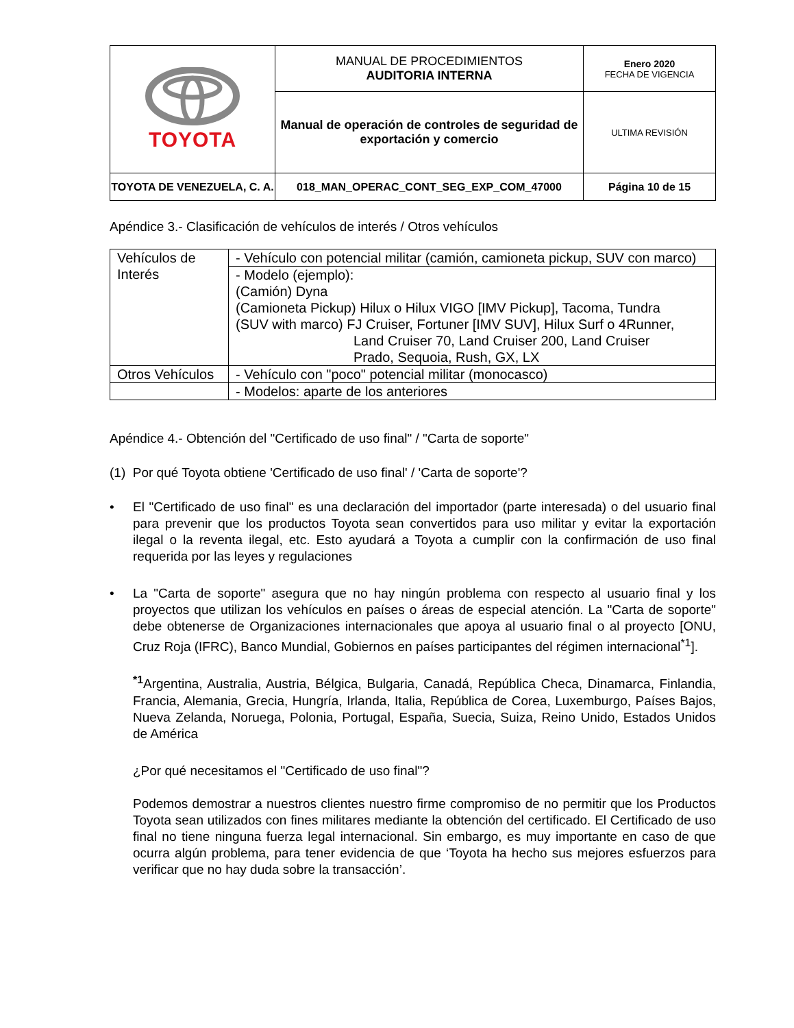| TOYOTA | MANUAL DE PROCEDIMIENTOS AUDITORIA INTERNA | Enero 2020 FECHA DE VIGENCIA |
| | Manual de operación de controles de seguridad de exportación y comercio | ULTIMA REVISIÓN |
| TOYOTA DE VENEZUELA, C. A. | 018_MAN_OPERAC_CONT_SEG_EXP_COM_47000 | Página 10 de 15 |
Apéndice 3.- Clasificación de vehículos de interés / Otros vehículos
| Vehículos de Interés | - Vehículo con potencial militar (camión, camioneta pickup, SUV con marco) |
| | - Modelo (ejemplo): (Camión) Dyna (Camioneta Pickup) Hilux o Hilux VIGO [IMV Pickup], Tacoma, Tundra (SUV with marco) FJ Cruiser, Fortuner [IMV SUV], Hilux Surf o 4Runner, Land Cruiser 70, Land Cruiser 200, Land Cruiser Prado, Sequoia, Rush, GX, LX |
| Otros Vehículos | - Vehículo con "poco" potencial militar (monocasco) |
| | - Modelos: aparte de los anteriores |
Apéndice 4.- Obtención del "Certificado de uso final" / "Carta de soporte"
(1) Por qué Toyota obtiene 'Certificado de uso final' / 'Carta de soporte'?
• El "Certificado de uso final" es una declaración del importador (parte interesada) o del usuario final para prevenir que los productos Toyota sean convertidos para uso militar y evitar la exportación ilegal o la reventa ilegal, etc. Esto ayudará a Toyota a cumplir con la confirmación de uso final requerida por las leyes y regulaciones
• La "Carta de soporte" asegura que no hay ningún problema con respecto al usuario final y los proyectos que utilizan los vehículos en países o áreas de especial atención. La "Carta de soporte" debe obtenerse de Organizaciones internacionales que apoya al usuario final o al proyecto [ONU, Cruz Roja (IFRC), Banco Mundial, Gobiernos en países participantes del régimen internacional<sup>*1</sup>].
<sup>*1</sup>Argentina, Australia, Austria, Bélgica, Bulgaria, Canadá, República Checa, Dinamarca, Finlandia, Francia, Alemania, Grecia, Hungría, Irlanda, Italia, República de Corea, Luxemburgo, Países Bajos, Nueva Zelanda, Noruega, Polonia, Portugal, España, Suecia, Suiza, Reino Unido, Estados Unidos de América
¿Por qué necesitamos el "Certificado de uso final"?
Podemos demostrar a nuestros clientes nuestro firme compromiso de no permitir que los Productos Toyota sean utilizados con fines militares mediante la obtención del certificado. El Certificado de uso final no tiene ninguna fuerza legal internacional. Sin embargo, es muy importante en caso de que ocurra algún problema, para tener evidencia de que ‘Toyota ha hecho sus mejores esfuerzos para verificar que no hay duda sobre la transacción’.